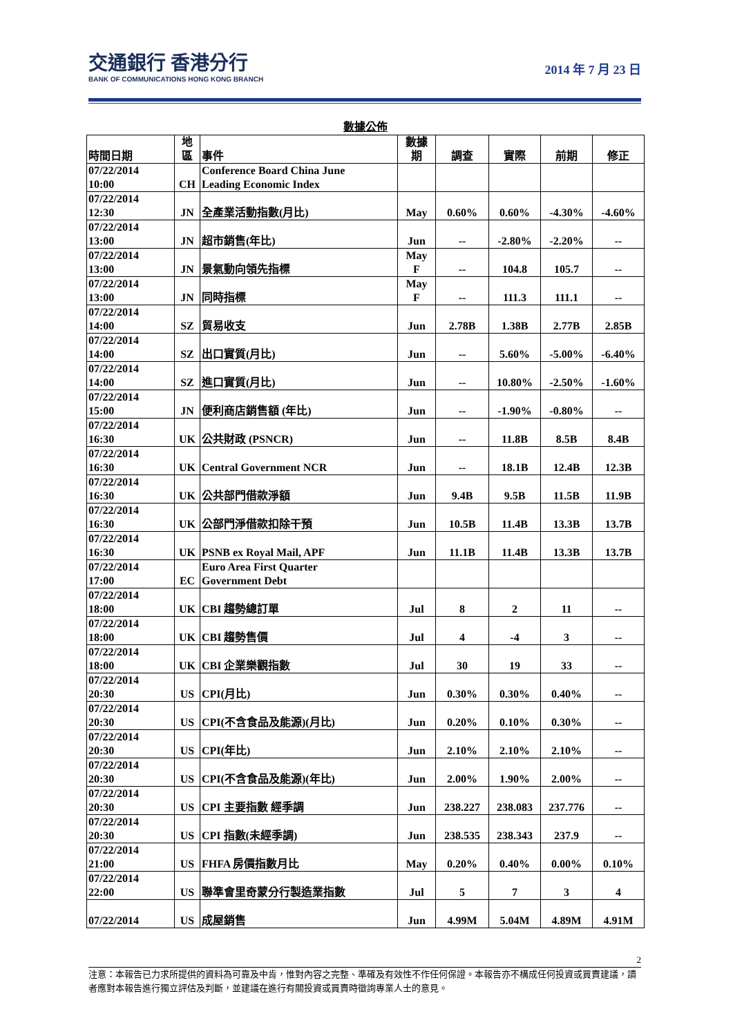交通銀行 香港分行
BANK OF COMMUNICATIONS HONG KONG BRANCH
2014 年 7 月 23 日
數據公佈
| 時間日期 | 地 區 | 事件 | 數據 期 | 調查 | 實際 | 前期 | 修正 |
| --- | --- | --- | --- | --- | --- | --- | --- |
| 07/22/2014 10:00 | CH | Conference Board China June Leading Economic Index | | | | | |
| 07/22/2014 12:30 | JN | 全產業活動指數(月比) | May | 0.60% | 0.60% | -4.30% | -4.60% |
| 07/22/2014 13:00 | JN | 超市銷售(年比) | Jun | -- | -2.80% | -2.20% | -- |
| 07/22/2014 13:00 | JN | 景氣動向領先指標 | May F | -- | 104.8 | 105.7 | -- |
| 07/22/2014 13:00 | JN | 同時指標 | May F | -- | 111.3 | 111.1 | -- |
| 07/22/2014 14:00 | SZ | 貿易收支 | Jun | 2.78B | 1.38B | 2.77B | 2.85B |
| 07/22/2014 14:00 | SZ | 出口實質(月比) | Jun | -- | 5.60% | -5.00% | -6.40% |
| 07/22/2014 14:00 | SZ | 進口實質(月比) | Jun | -- | 10.80% | -2.50% | -1.60% |
| 07/22/2014 15:00 | JN | 便利商店銷售額 (年比) | Jun | -- | -1.90% | -0.80% | -- |
| 07/22/2014 16:30 | UK | 公共財政 (PSNCR) | Jun | -- | 11.8B | 8.5B | 8.4B |
| 07/22/2014 16:30 | UK | Central Government NCR | Jun | -- | 18.1B | 12.4B | 12.3B |
| 07/22/2014 16:30 | UK | 公共部門借款淨額 | Jun | 9.4B | 9.5B | 11.5B | 11.9B |
| 07/22/2014 16:30 | UK | 公部門淨借款扣除干預 | Jun | 10.5B | 11.4B | 13.3B | 13.7B |
| 07/22/2014 16:30 | UK | PSNB ex Royal Mail, APF | Jun | 11.1B | 11.4B | 13.3B | 13.7B |
| 07/22/2014 17:00 | EC | Euro Area First Quarter Government Debt | | | | | |
| 07/22/2014 18:00 | UK | CBI 趨勢總訂單 | Jul | 8 | 2 | 11 | -- |
| 07/22/2014 18:00 | UK | CBI 趨勢售價 | Jul | 4 | -4 | 3 | -- |
| 07/22/2014 18:00 | UK | CBI 企業樂觀指數 | Jul | 30 | 19 | 33 | -- |
| 07/22/2014 20:30 | US | CPI(月比) | Jun | 0.30% | 0.30% | 0.40% | -- |
| 07/22/2014 20:30 | US | CPI(不含食品及能源)(月比) | Jun | 0.20% | 0.10% | 0.30% | -- |
| 07/22/2014 20:30 | US | CPI(年比) | Jun | 2.10% | 2.10% | 2.10% | -- |
| 07/22/2014 20:30 | US | CPI(不含食品及能源)(年比) | Jun | 2.00% | 1.90% | 2.00% | -- |
| 07/22/2014 20:30 | US | CPI 主要指數 經季調 | Jun | 238.227 | 238.083 | 237.776 | -- |
| 07/22/2014 20:30 | US | CPI 指數(未經季調) | Jun | 238.535 | 238.343 | 237.9 | -- |
| 07/22/2014 21:00 | US | FHFA 房價指數月比 | May | 0.20% | 0.40% | 0.00% | 0.10% |
| 07/22/2014 22:00 | US | 聯準會里奇蒙分行製造業指數 | Jul | 5 | 7 | 3 | 4 |
| 07/22/2014 | US | 成屋銷售 | Jun | 4.99M | 5.04M | 4.89M | 4.91M |
2
注意：本報告已力求所提供的資料為可靠及中肯，惟對內容之完整、準確及有效性不作任何保證。本報告亦不構成任何投資或買賣建議，讀者應對本報告進行獨立評估及判斷，並建議在進行有關投資或買賣時徵詢專業人士的意見。